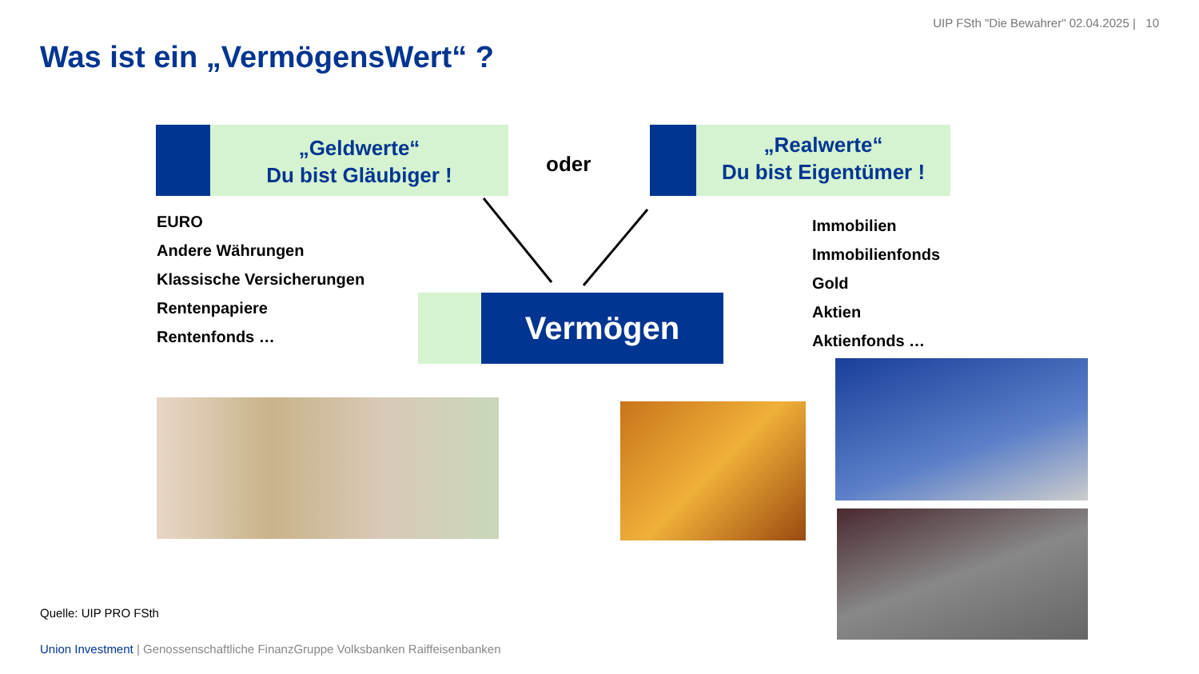UIP FSth "Die Bewahrer" 02.04.2025 | 10
Was ist ein „VermögensWert“ ?
„Geldwerte“
Du bist Gläubiger !
oder
„Realwerte“
Du bist Eigentümer !
EURO
Andere Währungen
Klassische Versicherungen
Rentenpapiere
Rentenfonds …
Vermögen
Immobilien
Immobilienfonds
Gold
Aktien
Aktienfonds …
Quelle: UIP PRO FSth
Union Investment | Genossenschaftliche FinanzGruppe Volksbanken Raiffeisenbanken